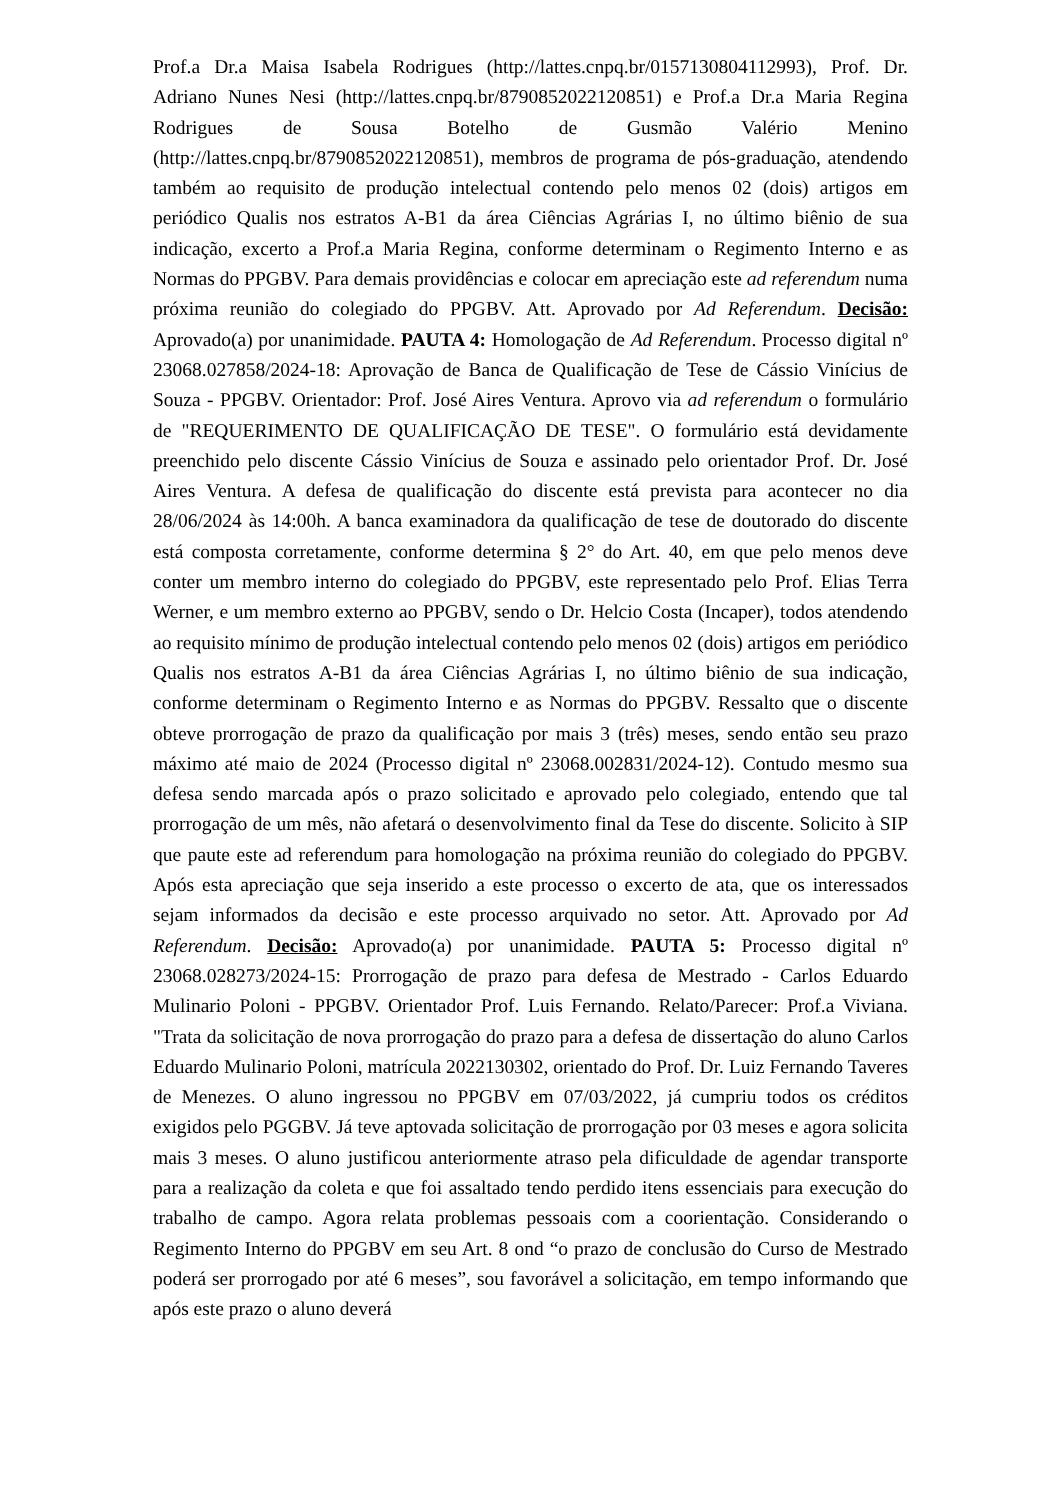Prof.a Dr.a Maisa Isabela Rodrigues (http://lattes.cnpq.br/0157130804112993), Prof. Dr. Adriano Nunes Nesi (http://lattes.cnpq.br/8790852022120851) e Prof.a Dr.a Maria Regina Rodrigues de Sousa Botelho de Gusmão Valério Menino (http://lattes.cnpq.br/8790852022120851), membros de programa de pós-graduação, atendendo também ao requisito de produção intelectual contendo pelo menos 02 (dois) artigos em periódico Qualis nos estratos A-B1 da área Ciências Agrárias I, no último biênio de sua indicação, excerto a Prof.a Maria Regina, conforme determinam o Regimento Interno e as Normas do PPGBV. Para demais providências e colocar em apreciação este ad referendum numa próxima reunião do colegiado do PPGBV. Att. Aprovado por Ad Referendum. Decisão: Aprovado(a) por unanimidade. PAUTA 4: Homologação de Ad Referendum. Processo digital nº 23068.027858/2024-18: Aprovação de Banca de Qualificação de Tese de Cássio Vinícius de Souza - PPGBV. Orientador: Prof. José Aires Ventura. Aprovo via ad referendum o formulário de "REQUERIMENTO DE QUALIFICAÇÃO DE TESE". O formulário está devidamente preenchido pelo discente Cássio Vinícius de Souza e assinado pelo orientador Prof. Dr. José Aires Ventura. A defesa de qualificação do discente está prevista para acontecer no dia 28/06/2024 às 14:00h. A banca examinadora da qualificação de tese de doutorado do discente está composta corretamente, conforme determina § 2° do Art. 40, em que pelo menos deve conter um membro interno do colegiado do PPGBV, este representado pelo Prof. Elias Terra Werner, e um membro externo ao PPGBV, sendo o Dr. Helcio Costa (Incaper), todos atendendo ao requisito mínimo de produção intelectual contendo pelo menos 02 (dois) artigos em periódico Qualis nos estratos A-B1 da área Ciências Agrárias I, no último biênio de sua indicação, conforme determinam o Regimento Interno e as Normas do PPGBV. Ressalto que o discente obteve prorrogação de prazo da qualificação por mais 3 (três) meses, sendo então seu prazo máximo até maio de 2024 (Processo digital nº 23068.002831/2024-12). Contudo mesmo sua defesa sendo marcada após o prazo solicitado e aprovado pelo colegiado, entendo que tal prorrogação de um mês, não afetará o desenvolvimento final da Tese do discente. Solicito à SIP que paute este ad referendum para homologação na próxima reunião do colegiado do PPGBV. Após esta apreciação que seja inserido a este processo o excerto de ata, que os interessados sejam informados da decisão e este processo arquivado no setor. Att. Aprovado por Ad Referendum. Decisão: Aprovado(a) por unanimidade. PAUTA 5: Processo digital nº 23068.028273/2024-15: Prorrogação de prazo para defesa de Mestrado - Carlos Eduardo Mulinario Poloni - PPGBV. Orientador Prof. Luis Fernando. Relato/Parecer: Prof.a Viviana. "Trata da solicitação de nova prorrogação do prazo para a defesa de dissertação do aluno Carlos Eduardo Mulinario Poloni, matrícula 2022130302, orientado do Prof. Dr. Luiz Fernando Taveres de Menezes. O aluno ingressou no PPGBV em 07/03/2022, já cumpriu todos os créditos exigidos pelo PGGBV. Já teve aptovada solicitação de prorrogação por 03 meses e agora solicita mais 3 meses. O aluno justificou anteriormente atraso pela dificuldade de agendar transporte para a realização da coleta e que foi assaltado tendo perdido itens essenciais para execução do trabalho de campo. Agora relata problemas pessoais com a coorientação. Considerando o Regimento Interno do PPGBV em seu Art. 8 ond “o prazo de conclusão do Curso de Mestrado poderá ser prorrogado por até 6 meses”, sou favorável a solicitação, em tempo informando que após este prazo o aluno deverá